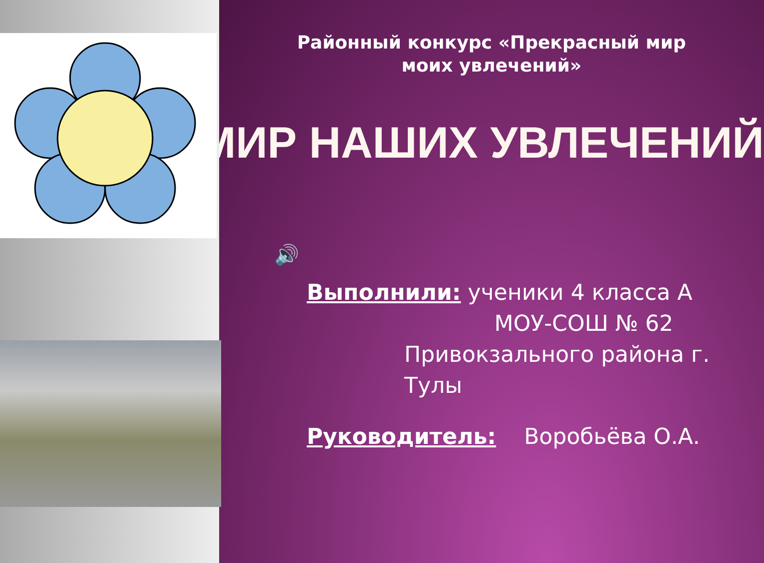Районный конкурс «Прекрасный мир
моих увлечений»
МИР НАШИХ УВЛЕЧЕНИЙ
🔊
Выполнили: ученики 4 класса А
МОУ-СОШ № 62
Привокзального района г. Тулы
Руководитель: Воробьёва О.А.